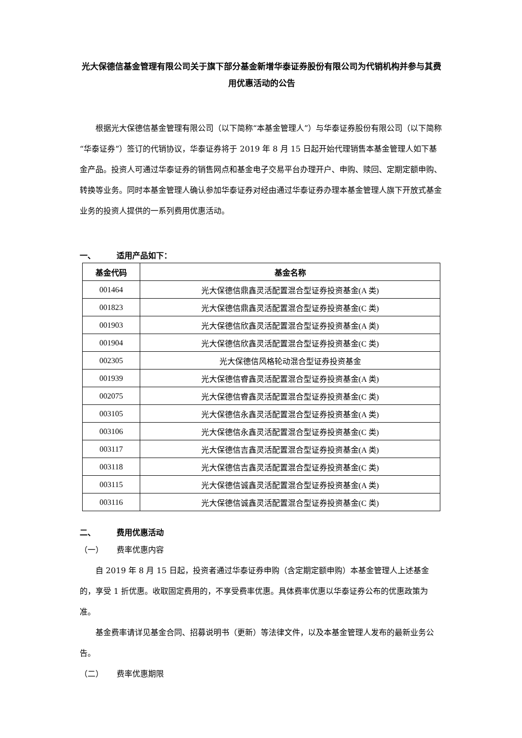光大保德信基金管理有限公司关于旗下部分基金新增华泰证券股份有限公司为代销机构并参与其费用优惠活动的公告
根据光大保德信基金管理有限公司（以下简称“本基金管理人”）与华泰证券股份有限公司（以下简称“华泰证券”）签订的代销协议，华泰证券将于 2019 年 8 月 15 日起开始代理销售本基金管理人如下基金产品。投资人可通过华泰证券的销售网点和基金电子交易平台办理开户、申购、赎回、定期定额申购、转换等业务。同时本基金管理人确认参加华泰证券对经由通过华泰证券办理本基金管理人旗下开放式基金业务的投资人提供的一系列费用优惠活动。
一、 适用产品如下：
| 基金代码 | 基金名称 |
| --- | --- |
| 001464 | 光大保德信鼎鑫灵活配置混合型证券投资基金(A 类) |
| 001823 | 光大保德信鼎鑫灵活配置混合型证券投资基金(C 类) |
| 001903 | 光大保德信欣鑫灵活配置混合型证券投资基金(A 类) |
| 001904 | 光大保德信欣鑫灵活配置混合型证券投资基金(C 类) |
| 002305 | 光大保德信风格轮动混合型证券投资基金 |
| 001939 | 光大保德信睿鑫灵活配置混合型证券投资基金(A 类) |
| 002075 | 光大保德信睿鑫灵活配置混合型证券投资基金(C 类) |
| 003105 | 光大保德信永鑫灵活配置混合型证券投资基金(A 类) |
| 003106 | 光大保德信永鑫灵活配置混合型证券投资基金(C 类) |
| 003117 | 光大保德信吉鑫灵活配置混合型证券投资基金(A 类) |
| 003118 | 光大保德信吉鑫灵活配置混合型证券投资基金(C 类) |
| 003115 | 光大保德信诚鑫灵活配置混合型证券投资基金(A 类) |
| 003116 | 光大保德信诚鑫灵活配置混合型证券投资基金(C 类) |
二、 费用优惠活动
（一） 费率优惠内容
自 2019 年 8 月 15 日起，投资者通过华泰证券申购（含定期定额申购）本基金管理人上述基金的，享受 1 折优惠。收取固定费用的，不享受费率优惠。具体费率优惠以华泰证券公布的优惠政策为准。
基金费率请详见基金合同、招募说明书（更新）等法律文件，以及本基金管理人发布的最新业务公告。
（二） 费率优惠期限